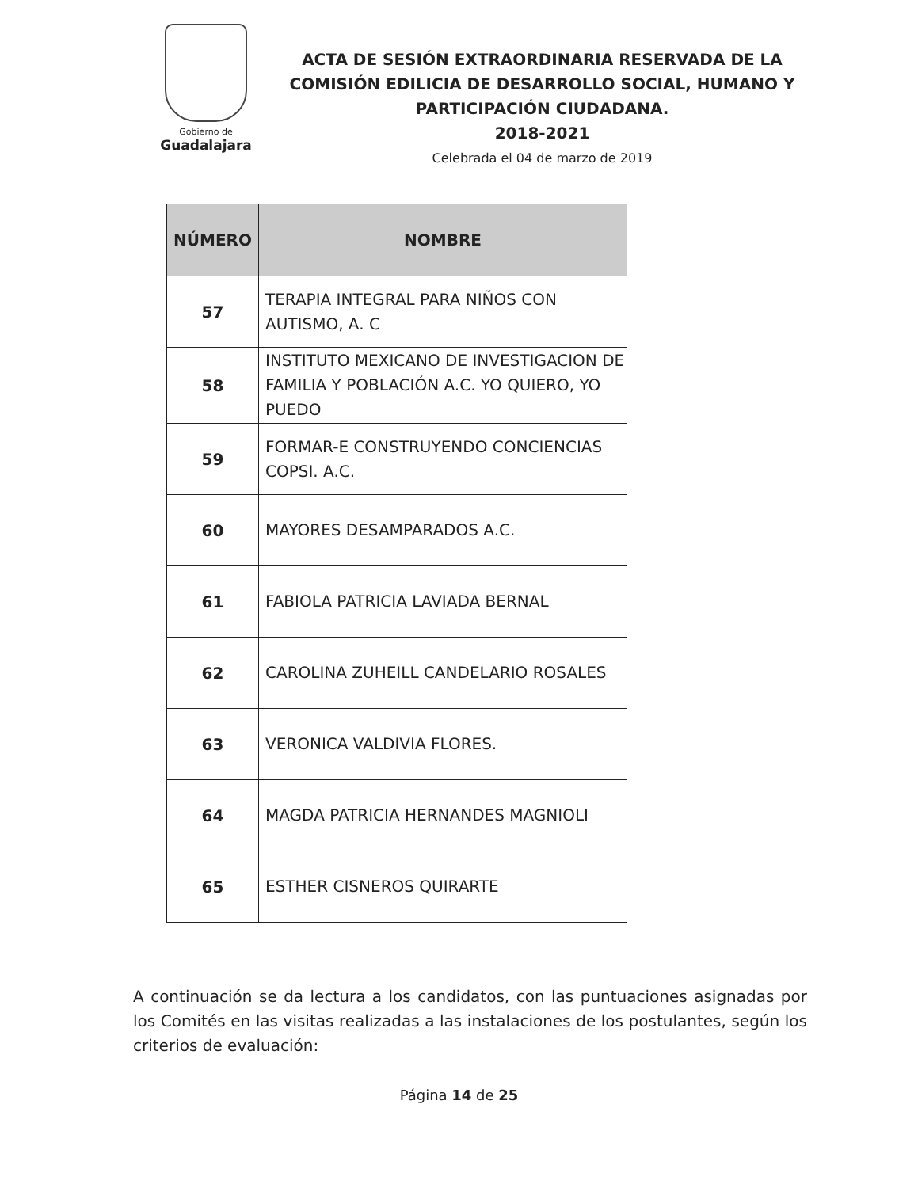Gobierno de
Guadalajara
ACTA DE SESIÓN EXTRAORDINARIA RESERVADA DE LA COMISIÓN EDILICIA DE DESARROLLO SOCIAL, HUMANO Y PARTICIPACIÓN CIUDADANA.
2018-2021
Celebrada el 04 de marzo de 2019
| NÚMERO | NOMBRE |
| --- | --- |
| 57 | TERAPIA INTEGRAL PARA NIÑOS CON AUTISMO, A. C |
| 58 | INSTITUTO MEXICANO DE INVESTIGACION DE FAMILIA Y POBLACIÓN A.C. YO QUIERO, YO PUEDO |
| 59 | FORMAR-E CONSTRUYENDO CONCIENCIAS COPSI. A.C. |
| 60 | MAYORES DESAMPARADOS A.C. |
| 61 | FABIOLA PATRICIA LAVIADA BERNAL |
| 62 | CAROLINA ZUHEILL CANDELARIO ROSALES |
| 63 | VERONICA VALDIVIA FLORES. |
| 64 | MAGDA PATRICIA HERNANDES MAGNIOLI |
| 65 | ESTHER CISNEROS QUIRARTE |
A continuación se da lectura a los candidatos, con las puntuaciones asignadas por los Comités en las visitas realizadas a las instalaciones de los postulantes, según los criterios de evaluación:
Página 14 de 25